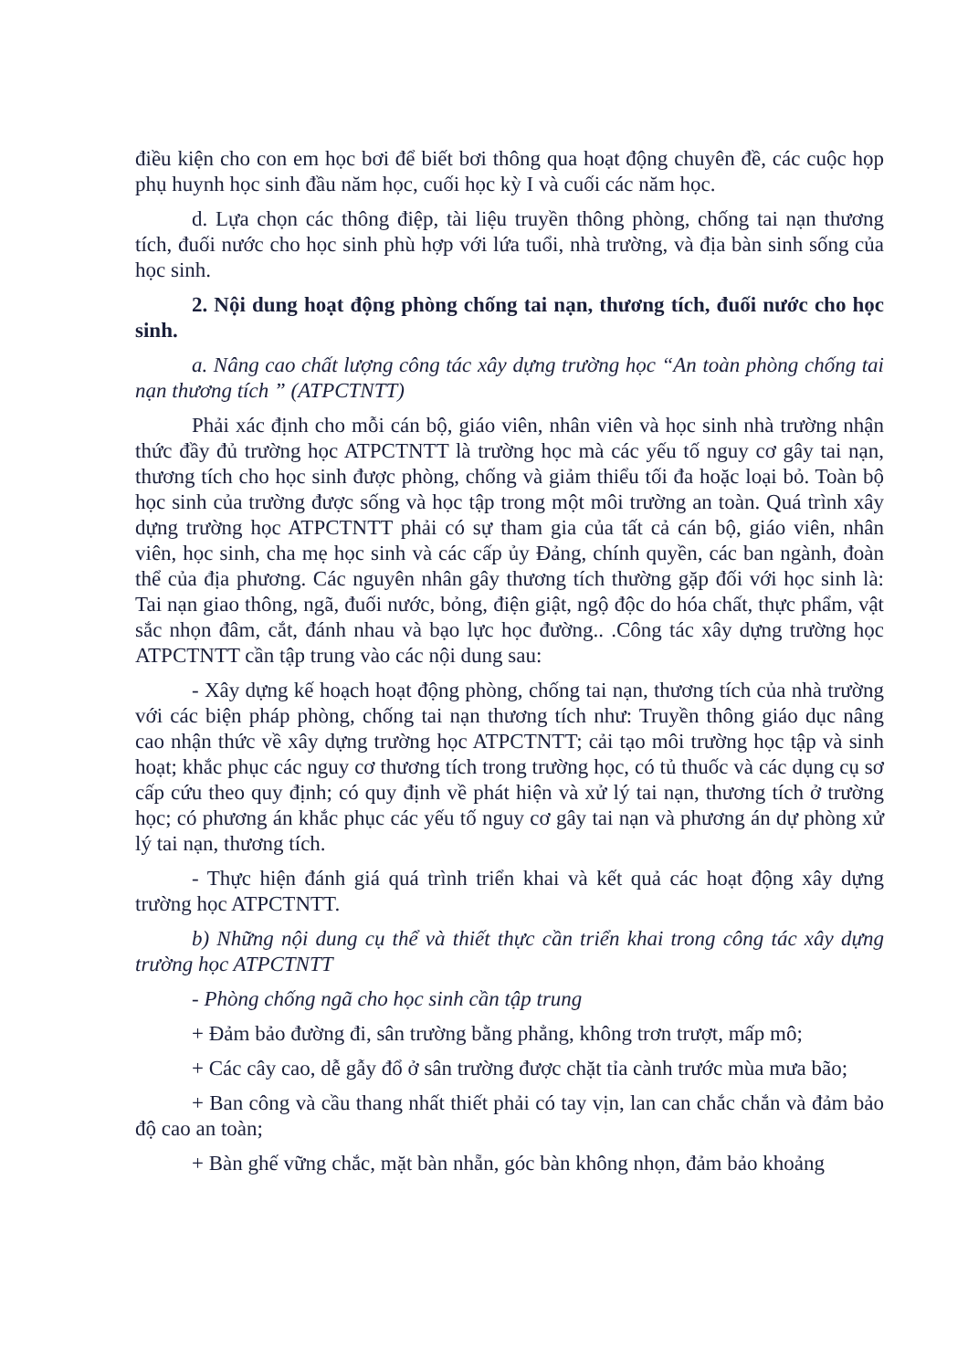điều kiện cho con em học bơi để biết bơi thông qua hoạt động chuyên đề, các cuộc họp phụ huynh học sinh đầu năm học, cuối học kỳ I và cuối các năm học.
d. Lựa chọn các thông điệp, tài liệu truyền thông phòng, chống tai nạn thương tích, đuối nước cho học sinh phù hợp với lứa tuổi, nhà trường, và địa bàn sinh sống của học sinh.
2. Nội dung hoạt động phòng chống tai nạn, thương tích, đuối nước cho học sinh.
a. Nâng cao chất lượng công tác xây dựng trường học “An toàn phòng chống tai nạn thương tích ” (ATPCTNTT)
Phải xác định cho mỗi cán bộ, giáo viên, nhân viên và học sinh nhà trường nhận thức đầy đủ trường học ATPCTNTT là trường học mà các yếu tố nguy cơ gây tai nạn, thương tích cho học sinh được phòng, chống và giảm thiểu tối đa hoặc loại bỏ. Toàn bộ học sinh của trường được sống và học tập trong một môi trường an toàn. Quá trình xây dựng trường học ATPCTNTT phải có sự tham gia của tất cả cán bộ, giáo viên, nhân viên, học sinh, cha mẹ học sinh và các cấp ủy Đảng, chính quyền, các ban ngành, đoàn thể của địa phương. Các nguyên nhân gây thương tích thường gặp đối với học sinh là: Tai nạn giao thông, ngã, đuối nước, bỏng, điện giật, ngộ độc do hóa chất, thực phẩm, vật sắc nhọn đâm, cắt, đánh nhau và bạo lực học đường.. .Công tác xây dựng trường học ATPCTNTT cần tập trung vào các nội dung sau:
- Xây dựng kế hoạch hoạt động phòng, chống tai nạn, thương tích của nhà trường với các biện pháp phòng, chống tai nạn thương tích như: Truyền thông giáo dục nâng cao nhận thức về xây dựng trường học ATPCTNTT; cải tạo môi trường học tập và sinh hoạt; khắc phục các nguy cơ thương tích trong trường học, có tủ thuốc và các dụng cụ sơ cấp cứu theo quy định; có quy định về phát hiện và xử lý tai nạn, thương tích ở trường học; có phương án khắc phục các yếu tố nguy cơ gây tai nạn và phương án dự phòng xử lý tai nạn, thương tích.
- Thực hiện đánh giá quá trình triển khai và kết quả các hoạt động xây dựng trường học ATPCTNTT.
b) Những nội dung cụ thể và thiết thực cần triển khai trong công tác xây dựng trường học ATPCTNTT
- Phòng chống ngã cho học sinh cần tập trung
+ Đảm bảo đường đi, sân trường bằng phẳng, không trơn trượt, mấp mô;
+ Các cây cao, dễ gẫy đổ ở sân trường được chặt tỉa cành trước mùa mưa bão;
+ Ban công và cầu thang nhất thiết phải có tay vịn, lan can chắc chắn và đảm bảo độ cao an toàn;
+ Bàn ghế vững chắc, mặt bàn nhẵn, góc bàn không nhọn, đảm bảo khoảng